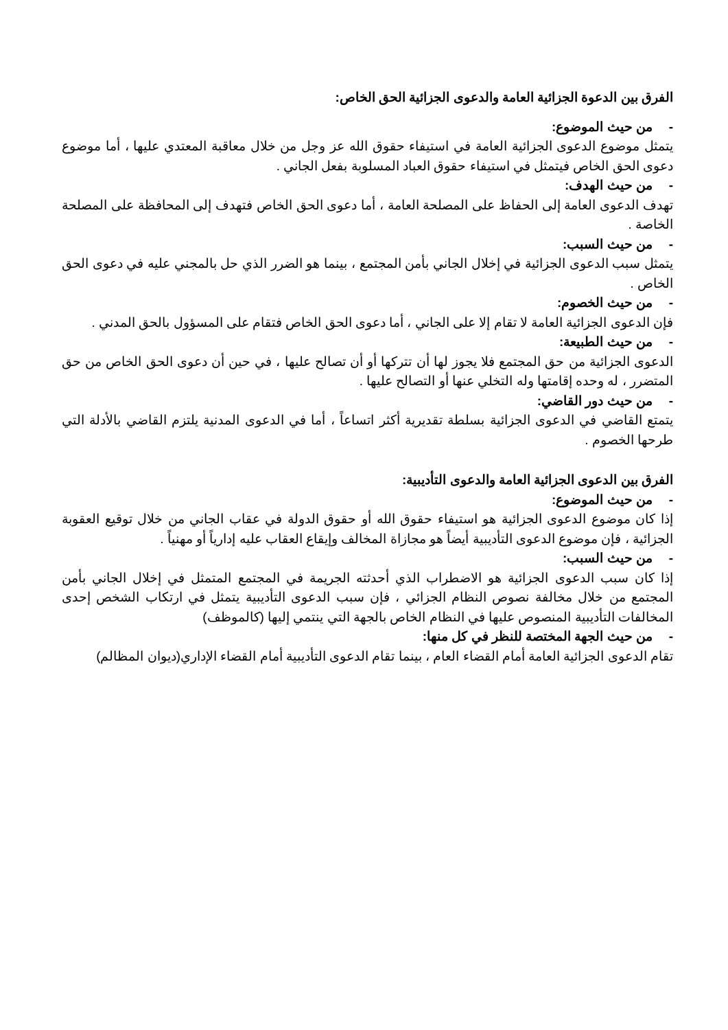الفرق بين الدعوة الجزائية العامة والدعوى الجزائية الحق الخاص:
- من حيث الموضوع:
يتمثل موضوع الدعوى الجزائية العامة في استيفاء حقوق الله عز وجل من خلال معاقبة المعتدي عليها ، أما موضوع دعوى الحق الخاص فيتمثل في استيفاء حقوق العباد المسلوبة بفعل الجاني .
- من حيث الهدف:
تهدف الدعوى العامة إلى الحفاظ على المصلحة العامة ، أما دعوى الحق الخاص فتهدف إلى المحافظة على المصلحة الخاصة .
- من حيث السبب:
يتمثل سبب الدعوى الجزائية في إخلال الجاني بأمن المجتمع ، بينما هو الضرر الذي حل بالمجني عليه في دعوى الحق الخاص .
- من حيث الخصوم:
فإن الدعوى الجزائية العامة لا تقام إلا على الجاني ، أما دعوى الحق الخاص فتقام على المسؤول بالحق المدني .
- من حيث الطبيعة:
الدعوى الجزائية من حق المجتمع فلا يجوز لها أن تتركها أو أن تصالح عليها ، في حين أن دعوى الحق الخاص من حق المتضرر ، له وحده إقامتها وله التخلي عنها أو التصالح عليها .
- من حيث دور القاضي:
يتمتع القاضي في الدعوى الجزائية بسلطة تقديرية أكثر اتساعاً ، أما في الدعوى المدنية يلتزم القاضي بالأدلة التي طرحها الخصوم .
الفرق بين الدعوى الجزائية العامة والدعوى التأديبية:
- من حيث الموضوع:
إذا كان موضوع الدعوى الجزائية هو استيفاء حقوق الله أو حقوق الدولة في عقاب الجاني من خلال توقيع العقوبة الجزائية ، فإن موضوع الدعوى التأديبية أيضاً هو مجازاة المخالف وإيقاع العقاب عليه إدارياً أو مهنياً .
- من حيث السبب:
إذا كان سبب الدعوى الجزائية هو الاضطراب الذي أحدثته الجريمة في المجتمع المتمثل في إخلال الجاني بأمن المجتمع من خلال مخالفة نصوص النظام الجزائي ، فإن سبب الدعوى التأديبية يتمثل في ارتكاب الشخص إحدى المخالفات التأديبية المنصوص عليها في النظام الخاص بالجهة التي ينتمي إليها (كالموظف)
- من حيث الجهة المختصة للنظر في كل منها:
تقام الدعوى الجزائية العامة أمام القضاء العام ، بينما تقام الدعوى التأديبية أمام القضاء الإداري(ديوان المظالم)